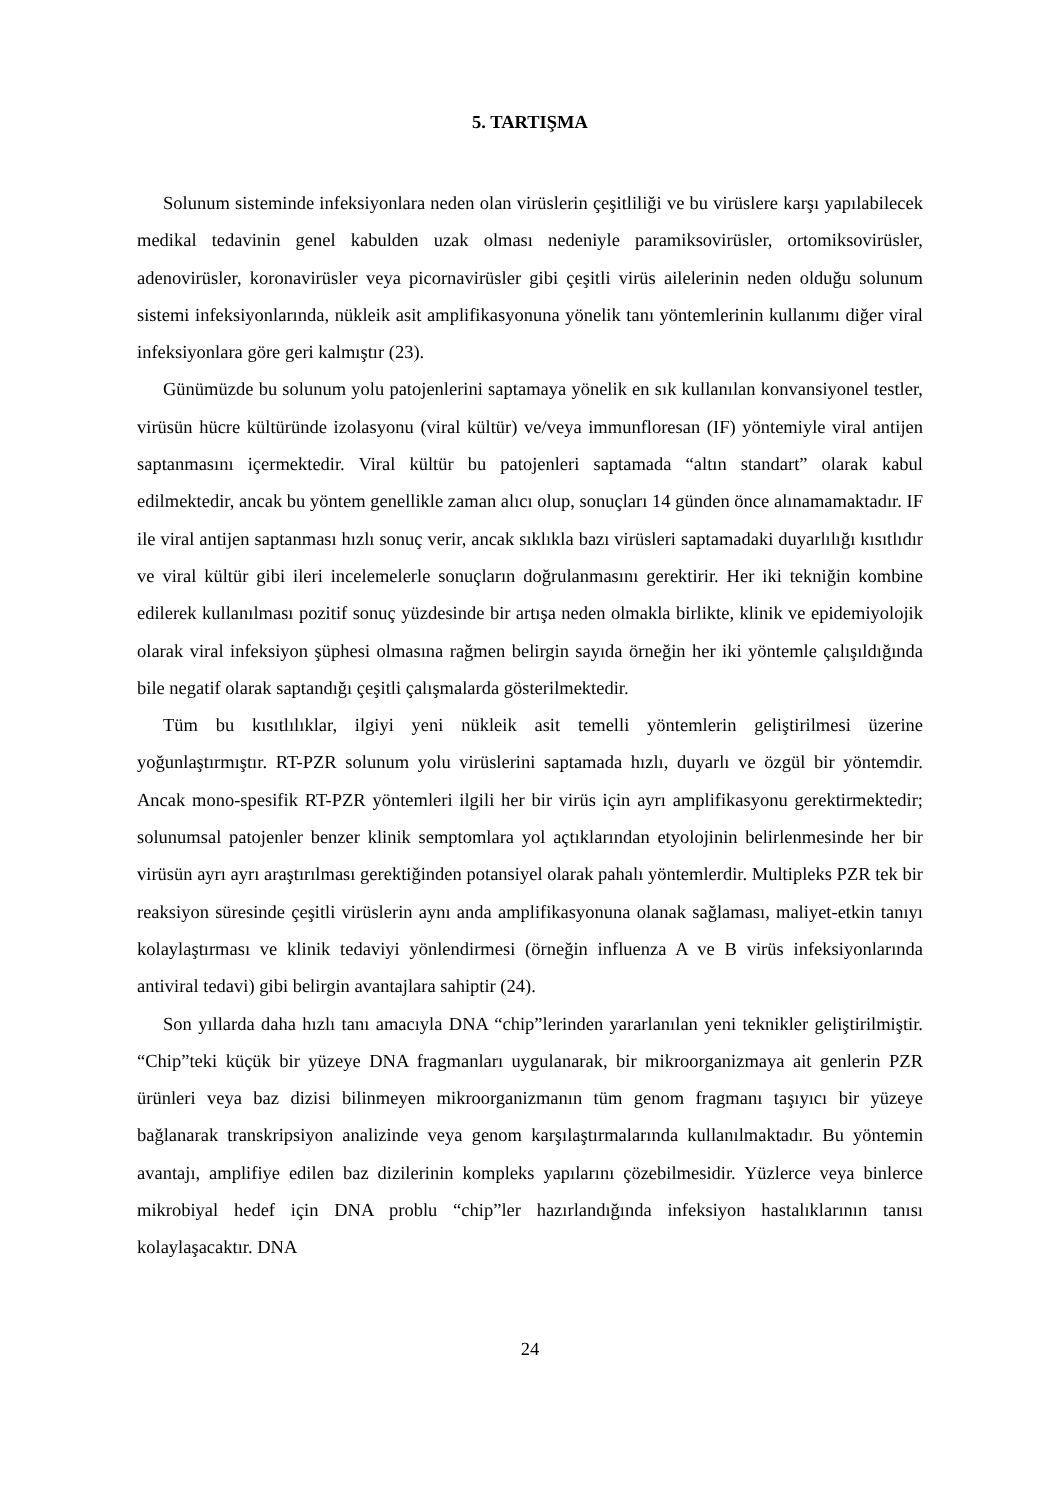5. TARTIŞMA
Solunum sisteminde infeksiyonlara neden olan virüslerin çeşitliliği ve bu virüslere karşı yapılabilecek medikal tedavinin genel kabulden uzak olması nedeniyle paramiksovirüsler, ortomiksovirüsler, adenovirüsler, koronavirüsler veya picornavirüsler gibi çeşitli virüs ailelerinin neden olduğu solunum sistemi infeksiyonlarında, nükleik asit amplifikasyonuna yönelik tanı yöntemlerinin kullanımı diğer viral infeksiyonlara göre geri kalmıştır (23).
Günümüzde bu solunum yolu patojenlerini saptamaya yönelik en sık kullanılan konvansiyonel testler, virüsün hücre kültüründe izolasyonu (viral kültür) ve/veya immunfloresan (IF) yöntemiyle viral antijen saptanmasını içermektedir. Viral kültür bu patojenleri saptamada “altın standart” olarak kabul edilmektedir, ancak bu yöntem genellikle zaman alıcı olup, sonuçları 14 günden önce alınamamaktadır. IF ile viral antijen saptanması hızlı sonuç verir, ancak sıklıkla bazı virüsleri saptamadaki duyarlılığı kısıtlıdır ve viral kültür gibi ileri incelemelerle sonuçların doğrulanmasını gerektirir. Her iki tekniğin kombine edilerek kullanılması pozitif sonuç yüzdesinde bir artışa neden olmakla birlikte, klinik ve epidemiyolojik olarak viral infeksiyon şüphesi olmasına rağmen belirgin sayıda örneğin her iki yöntemle çalışıldığında bile negatif olarak saptandığı çeşitli çalışmalarda gösterilmektedir.
Tüm bu kısıtlılıklar, ilgiyi yeni nükleik asit temelli yöntemlerin geliştirilmesi üzerine yoğunlaştırmıştır. RT-PZR solunum yolu virüslerini saptamada hızlı, duyarlı ve özgül bir yöntemdir. Ancak mono-spesifik RT-PZR yöntemleri ilgili her bir virüs için ayrı amplifikasyonu gerektirmektedir; solunumsal patojenler benzer klinik semptomlara yol açtıklarından etyolojinin belirlenmesinde her bir virüsün ayrı ayrı araştırılması gerektiğinden potansiyel olarak pahalı yöntemlerdir. Multipleks PZR tek bir reaksiyon süresinde çeşitli virüslerin aynı anda amplifikasyonuna olanak sağlaması, maliyet-etkin tanıyı kolaylaştırması ve klinik tedaviyi yönlendirmesi (örneğin influenza A ve B virüs infeksiyonlarında antiviral tedavi) gibi belirgin avantajlara sahiptir (24).
Son yıllarda daha hızlı tanı amacıyla DNA “chip”lerinden yararlanılan yeni teknikler geliştirilmiştir. “Chip”teki küçük bir yüzeye DNA fragmanları uygulanarak, bir mikroorganizmaya ait genlerin PZR ürünleri veya baz dizisi bilinmeyen mikroorganizmanın tüm genom fragmanı taşıyıcı bir yüzeye bağlanarak transkripsiyon analizinde veya genom karşılaştırmalarında kullanılmaktadır. Bu yöntemin avantajı, amplifiye edilen baz dizilerinin kompleks yapılarını çözebilmesidir. Yüzlerce veya binlerce mikrobiyal hedef için DNA problu “chip”ler hazırlandığında infeksiyon hastalıklarının tanısı kolaylaşacaktır. DNA
24